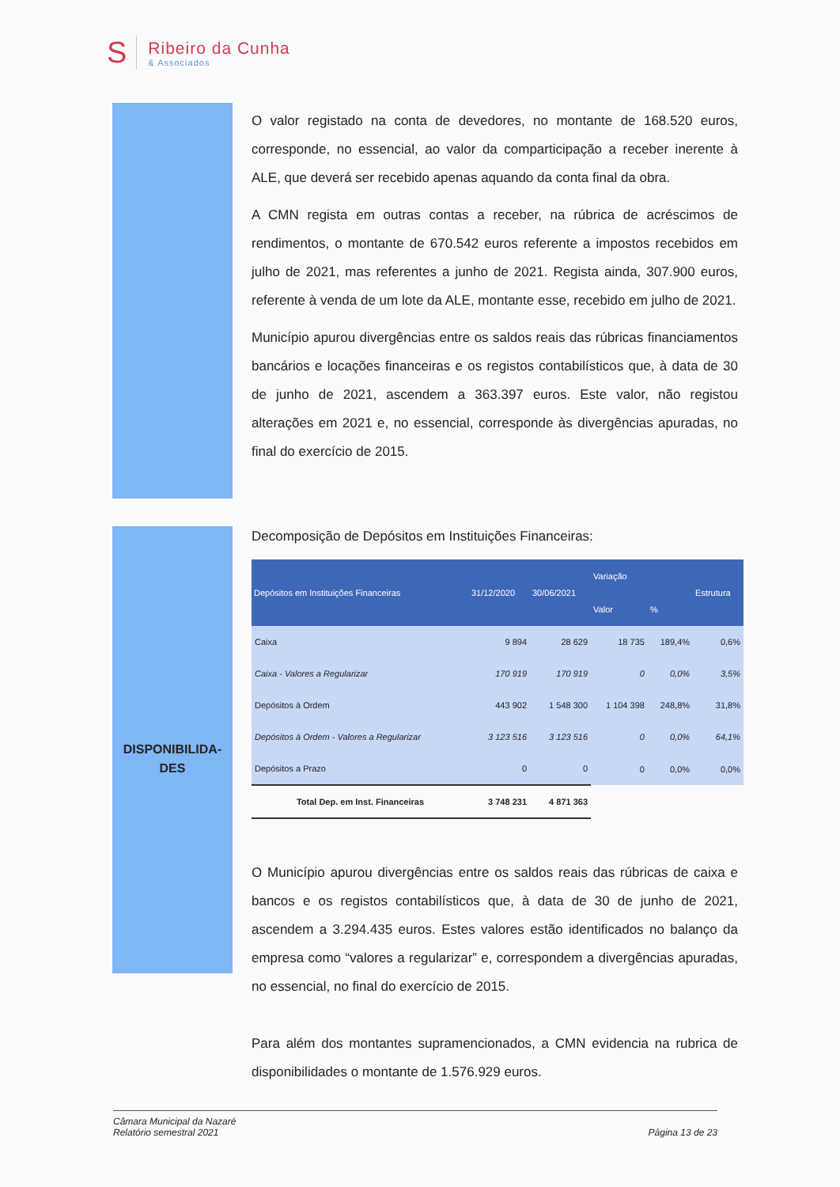S
Ribeiro da Cunha
& Associados
O valor registado na conta de devedores, no montante de 168.520 euros, corresponde, no essencial, ao valor da comparticipação a receber inerente à ALE, que deverá ser recebido apenas aquando da conta final da obra.
A CMN regista em outras contas a receber, na rúbrica de acréscimos de rendimentos, o montante de 670.542 euros referente a impostos recebidos em julho de 2021, mas referentes a junho de 2021. Regista ainda, 307.900 euros, referente à venda de um lote da ALE, montante esse, recebido em julho de 2021.
Município apurou divergências entre os saldos reais das rúbricas financiamentos bancários e locações financeiras e os registos contabilísticos que, à data de 30 de junho de 2021, ascendem a 363.397 euros. Este valor, não registou alterações em 2021 e, no essencial, corresponde às divergências apuradas, no final do exercício de 2015.
Decomposição de Depósitos em Instituições Financeiras:
| Depósitos em Instituições Financeiras | 31/12/2020 | 30/06/2021 | Variação | | Estrutura |
| --- | --- | --- | --- | --- | --- |
| | | | Valor | % | |
| Caixa | 9 894 | 28 629 | 18 735 | 189,4% | 0,6% |
| Caixa - Valores a Regularizar | 170 919 | 170 919 | 0 | 0,0% | 3,5% |
| Depósitos à Ordem | 443 902 | 1 548 300 | 1 104 398 | 248,8% | 31,8% |
| Depósitos à Ordem - Valores a Regularizar | 3 123 516 | 3 123 516 | 0 | 0,0% | 64,1% |
| Depósitos a Prazo | 0 | 0 | 0 | 0,0% | 0,0% |
| Total Dep. em Inst. Financeiras | 3 748 231 | 4 871 363 | | | |
O Município apurou divergências entre os saldos reais das rúbricas de caixa e bancos e os registos contabilísticos que, à data de 30 de junho de 2021, ascendem a 3.294.435 euros. Estes valores estão identificados no balanço da empresa como “valores a regularizar” e, correspondem a divergências apuradas, no essencial, no final do exercício de 2015.
Para além dos montantes supramencionados, a CMN evidencia na rubrica de disponibilidades o montante de 1.576.929 euros.
DISPONIBILIDA-
DES
Câmara Municipal da Nazaré
Relatório semestral 2021
Página 13 de 23